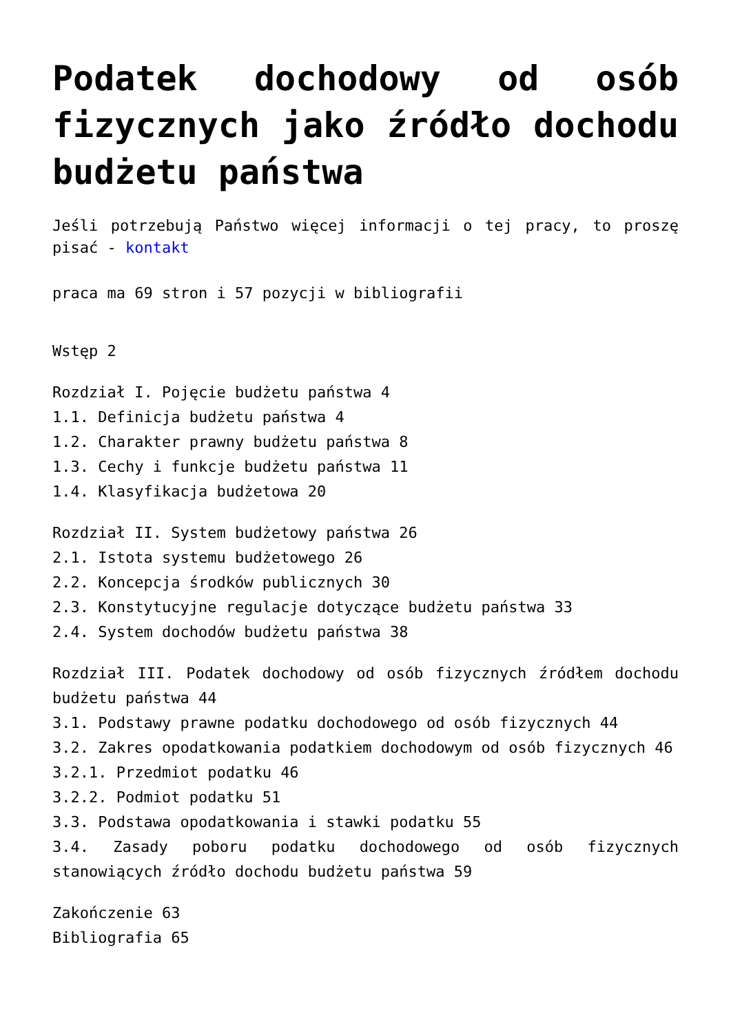Podatek dochodowy od osób fizycznych jako źródło dochodu budżetu państwa
Jeśli potrzebują Państwo więcej informacji o tej pracy, to proszę pisać - kontakt
praca ma 69 stron i 57 pozycji w bibliografii
Wstęp 2
Rozdział I. Pojęcie budżetu państwa 4
1.1. Definicja budżetu państwa 4
1.2. Charakter prawny budżetu państwa 8
1.3. Cechy i funkcje budżetu państwa 11
1.4. Klasyfikacja budżetowa 20
Rozdział II. System budżetowy państwa 26
2.1. Istota systemu budżetowego 26
2.2. Koncepcja środków publicznych 30
2.3. Konstytucyjne regulacje dotyczące budżetu państwa 33
2.4. System dochodów budżetu państwa 38
Rozdział III. Podatek dochodowy od osób fizycznych źródłem dochodu budżetu państwa 44
3.1. Podstawy prawne podatku dochodowego od osób fizycznych 44
3.2. Zakres opodatkowania podatkiem dochodowym od osób fizycznych 46
3.2.1. Przedmiot podatku 46
3.2.2. Podmiot podatku 51
3.3. Podstawa opodatkowania i stawki podatku 55
3.4. Zasady poboru podatku dochodowego od osób fizycznych stanowiących źródło dochodu budżetu państwa 59
Zakończenie 63
Bibliografia 65